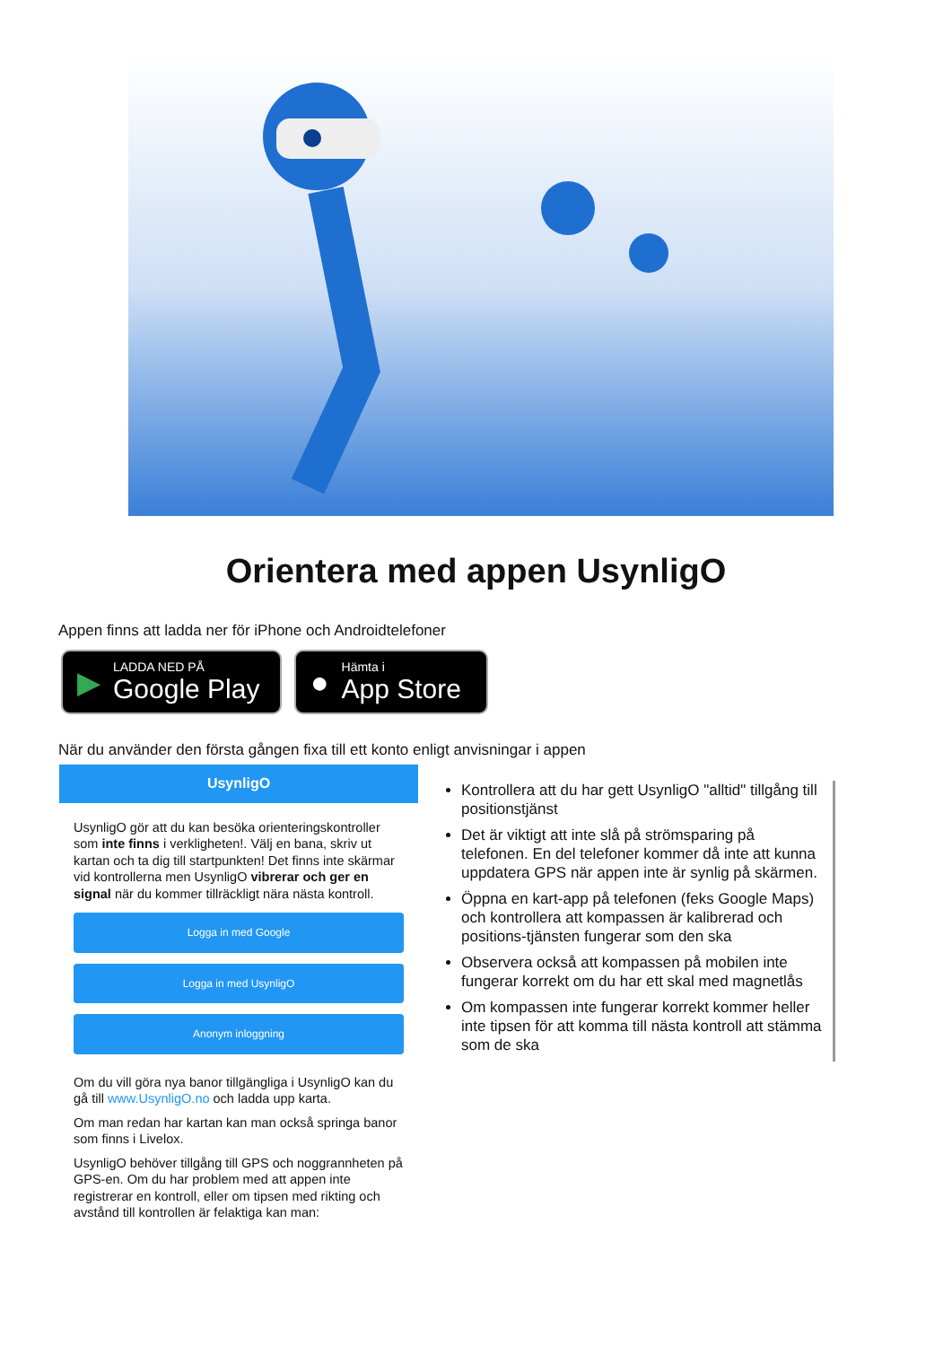Orientera med appen UsynligO
Appen finns att ladda ner för iPhone och Androidtelefoner
▶ LADDA NED PÅ
Google Play
● Hämta i
App Store
När du använder den första gången fixa till ett konto enligt anvisningar i appen
UsynligO
UsynligO gör att du kan besöka orienteringskontroller som inte finns i verkligheten!. Välj en bana, skriv ut kartan och ta dig till startpunkten! Det finns inte skärmar vid kontrollerna men UsynligO vibrerar och ger en signal när du kommer tillräckligt nära nästa kontroll.
Logga in med Google
Logga in med UsynligO
Anonym inloggning
Om du vill göra nya banor tillgängliga i UsynligO kan du gå till www.UsynligO.no och ladda upp karta.
Om man redan har kartan kan man också springa banor som finns i Livelox.
UsynligO behöver tillgång till GPS och noggrannheten på GPS-en. Om du har problem med att appen inte registrerar en kontroll, eller om tipsen med rikting och avstånd till kontrollen är felaktiga kan man:
Kontrollera att du har gett UsynligO "alltid" tillgång till positionstjänst
Det är viktigt att inte slå på strömsparing på telefonen. En del telefoner kommer då inte att kunna uppdatera GPS när appen inte är synlig på skärmen.
Öppna en kart-app på telefonen (feks Google Maps) och kontrollera att kompassen är kalibrerad och positions-tjänsten fungerar som den ska
Observera också att kompassen på mobilen inte fungerar korrekt om du har ett skal med magnetlås
Om kompassen inte fungerar korrekt kommer heller inte tipsen för att komma till nästa kontroll att stämma som de ska